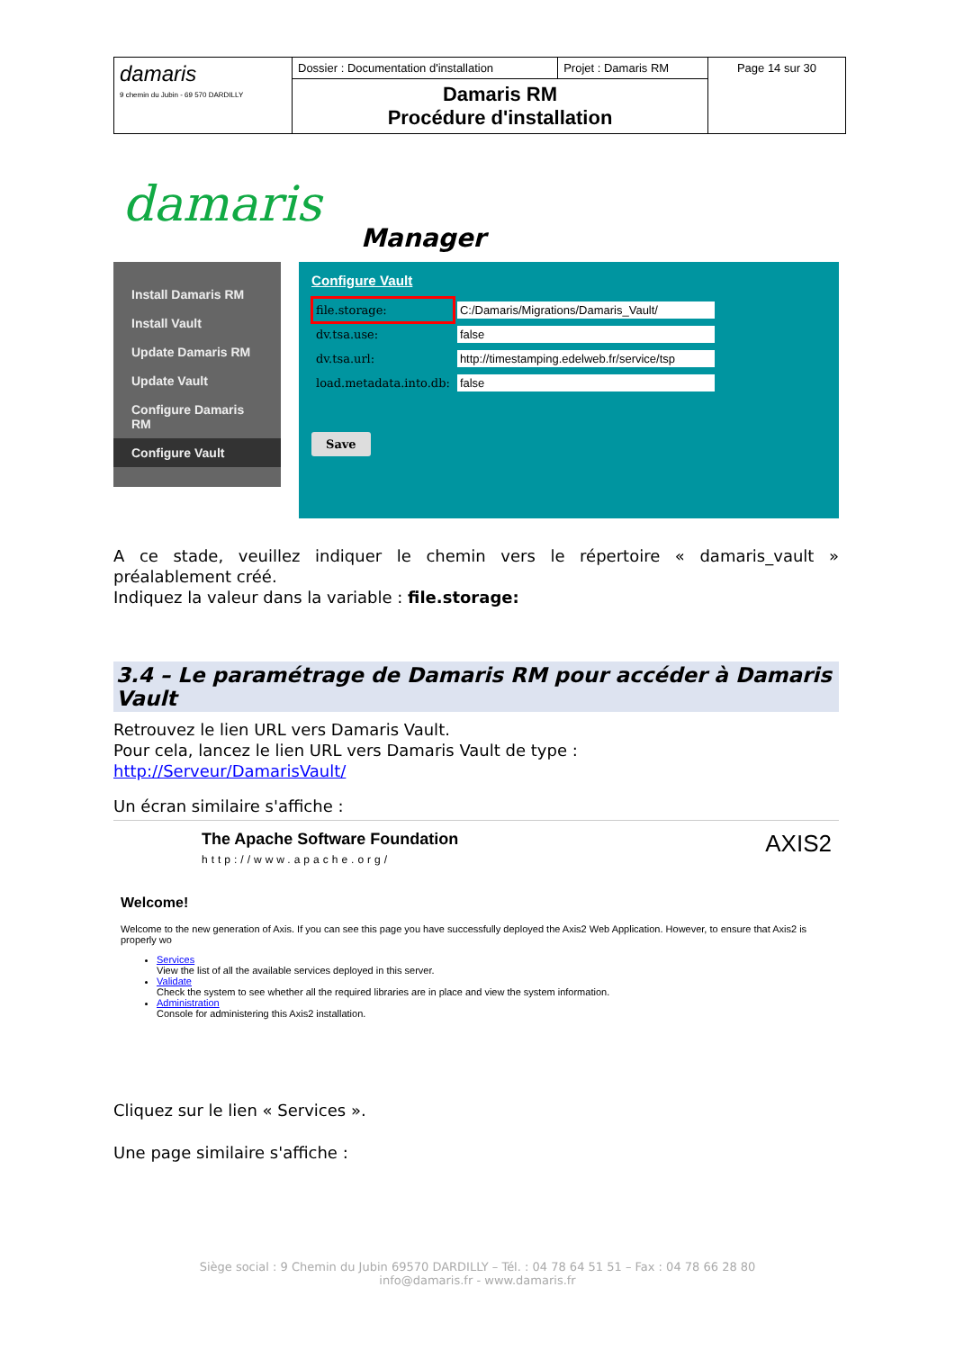| damaris 9 chemin du Jubin - 69 570 DARDILLY | Dossier : Documentation d'installation | Projet : Damaris RM | Page 14 sur 30 |
| | Damaris RM Procédure d'installation | | |
damaris
Manager
Install Damaris RM
Install Vault
Update Damaris RM
Update Vault
Configure Damaris RM
Configure Vault
Configure Vault
| file.storage: | C:/Damaris/Migrations/Damaris_Vault/ |
| dv.tsa.use: | false |
| dv.tsa.url: | http://timestamping.edelweb.fr/service/tsp |
| load.metadata.into.db: | false |
Save
A ce stade, veuillez indiquer le chemin vers le répertoire « damaris_vault » préalablement créé.
Indiquez la valeur dans la variable : file.storage:
3.4 – Le paramétrage de Damaris RM pour accéder à Damaris Vault
Retrouvez le lien URL vers Damaris Vault.
Pour cela, lancez le lien URL vers Damaris Vault de type :
http://Serveur/DamarisVault/
Un écran similaire s'affiche :
The Apache Software Foundation
http://www.apache.org/
AXIS2
Welcome!
Welcome to the new generation of Axis. If you can see this page you have successfully deployed the Axis2 Web Application. However, to ensure that Axis2 is properly wo
Services
View the list of all the available services deployed in this server.
Validate
Check the system to see whether all the required libraries are in place and view the system information.
Administration
Console for administering this Axis2 installation.
Cliquez sur le lien « Services ».
Une page similaire s'affiche :
Siège social : 9 Chemin du Jubin 69570 DARDILLY – Tél. : 04 78 64 51 51 – Fax : 04 78 66 28 80
info@damaris.fr - www.damaris.fr